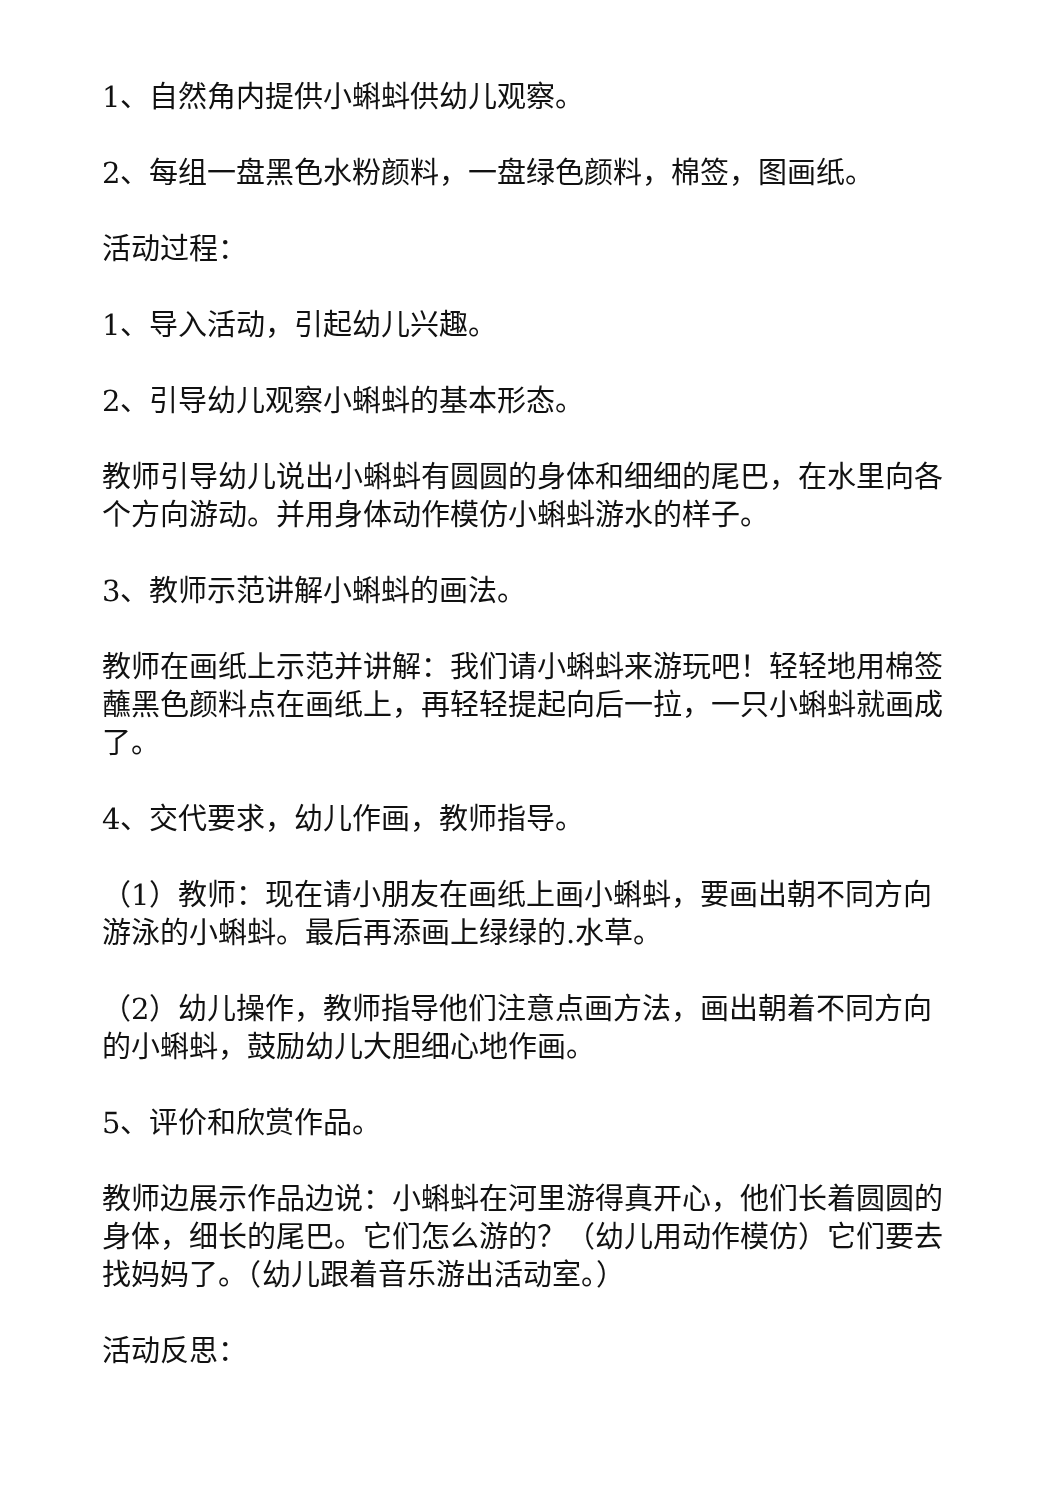1、自然角内提供小蝌蚪供幼儿观察。
2、每组一盘黑色水粉颜料，一盘绿色颜料，棉签，图画纸。
活动过程：
1、导入活动，引起幼儿兴趣。
2、引导幼儿观察小蝌蚪的基本形态。
教师引导幼儿说出小蝌蚪有圆圆的身体和细细的尾巴，在水里向各个方向游动。并用身体动作模仿小蝌蚪游水的样子。
3、教师示范讲解小蝌蚪的画法。
教师在画纸上示范并讲解：我们请小蝌蚪来游玩吧！轻轻地用棉签蘸黑色颜料点在画纸上，再轻轻提起向后一拉，一只小蝌蚪就画成了。
4、交代要求，幼儿作画，教师指导。
（1）教师：现在请小朋友在画纸上画小蝌蚪，要画出朝不同方向游泳的小蝌蚪。最后再添画上绿绿的.水草。
（2）幼儿操作，教师指导他们注意点画方法，画出朝着不同方向的小蝌蚪，鼓励幼儿大胆细心地作画。
5、评价和欣赏作品。
教师边展示作品边说：小蝌蚪在河里游得真开心，他们长着圆圆的身体，细长的尾巴。它们怎么游的？（幼儿用动作模仿）它们要去找妈妈了。（幼儿跟着音乐游出活动室。）
活动反思：